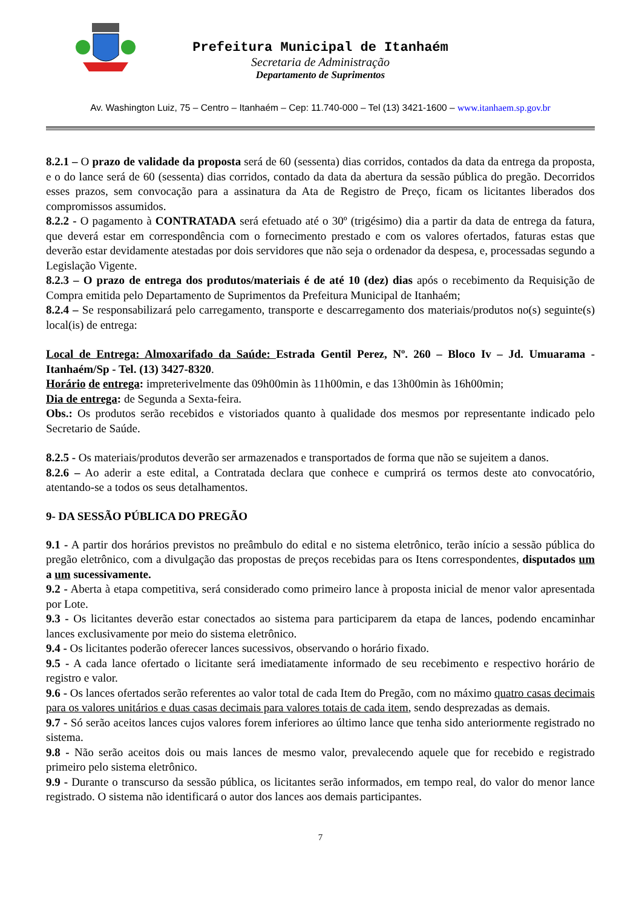Prefeitura Municipal de Itanhaém
Secretaria de Administração
Departamento de Suprimentos
Av. Washington Luiz, 75 – Centro – Itanhaém – Cep: 11.740-000 – Tel (13) 3421-1600 – www.itanhaem.sp.gov.br
8.2.1 – O prazo de validade da proposta será de 60 (sessenta) dias corridos, contados da data da entrega da proposta, e o do lance será de 60 (sessenta) dias corridos, contado da data da abertura da sessão pública do pregão. Decorridos esses prazos, sem convocação para a assinatura da Ata de Registro de Preço, ficam os licitantes liberados dos compromissos assumidos.
8.2.2 - O pagamento à CONTRATADA será efetuado até o 30º (trigésimo) dia a partir da data de entrega da fatura, que deverá estar em correspondência com o fornecimento prestado e com os valores ofertados, faturas estas que deverão estar devidamente atestadas por dois servidores que não seja o ordenador da despesa, e, processadas segundo a Legislação Vigente.
8.2.3 – O prazo de entrega dos produtos/materiais é de até 10 (dez) dias após o recebimento da Requisição de Compra emitida pelo Departamento de Suprimentos da Prefeitura Municipal de Itanhaém;
8.2.4 – Se responsabilizará pelo carregamento, transporte e descarregamento dos materiais/produtos no(s) seguinte(s) local(is) de entrega:
Local de Entrega: Almoxarifado da Saúde: Estrada Gentil Perez, Nº. 260 – Bloco Iv – Jd. Umuarama - Itanhaém/Sp - Tel. (13) 3427-8320.
Horário de entrega: impreterivelmente das 09h00min às 11h00min, e das 13h00min às 16h00min;
Dia de entrega: de Segunda a Sexta-feira.
Obs.: Os produtos serão recebidos e vistoriados quanto à qualidade dos mesmos por representante indicado pelo Secretario de Saúde.
8.2.5 - Os materiais/produtos deverão ser armazenados e transportados de forma que não se sujeitem a danos.
8.2.6 – Ao aderir a este edital, a Contratada declara que conhece e cumprirá os termos deste ato convocatório, atentando-se a todos os seus detalhamentos.
9- DA SESSÃO PÚBLICA DO PREGÃO
9.1 - A partir dos horários previstos no preâmbulo do edital e no sistema eletrônico, terão início a sessão pública do pregão eletrônico, com a divulgação das propostas de preços recebidas para os Itens correspondentes, disputados um a um sucessivamente.
9.2 - Aberta à etapa competitiva, será considerado como primeiro lance à proposta inicial de menor valor apresentada por Lote.
9.3 - Os licitantes deverão estar conectados ao sistema para participarem da etapa de lances, podendo encaminhar lances exclusivamente por meio do sistema eletrônico.
9.4 - Os licitantes poderão oferecer lances sucessivos, observando o horário fixado.
9.5 - A cada lance ofertado o licitante será imediatamente informado de seu recebimento e respectivo horário de registro e valor.
9.6 - Os lances ofertados serão referentes ao valor total de cada Item do Pregão, com no máximo quatro casas decimais para os valores unitários e duas casas decimais para valores totais de cada item, sendo desprezadas as demais.
9.7 - Só serão aceitos lances cujos valores forem inferiores ao último lance que tenha sido anteriormente registrado no sistema.
9.8 - Não serão aceitos dois ou mais lances de mesmo valor, prevalecendo aquele que for recebido e registrado primeiro pelo sistema eletrônico.
9.9 - Durante o transcurso da sessão pública, os licitantes serão informados, em tempo real, do valor do menor lance registrado. O sistema não identificará o autor dos lances aos demais participantes.
7